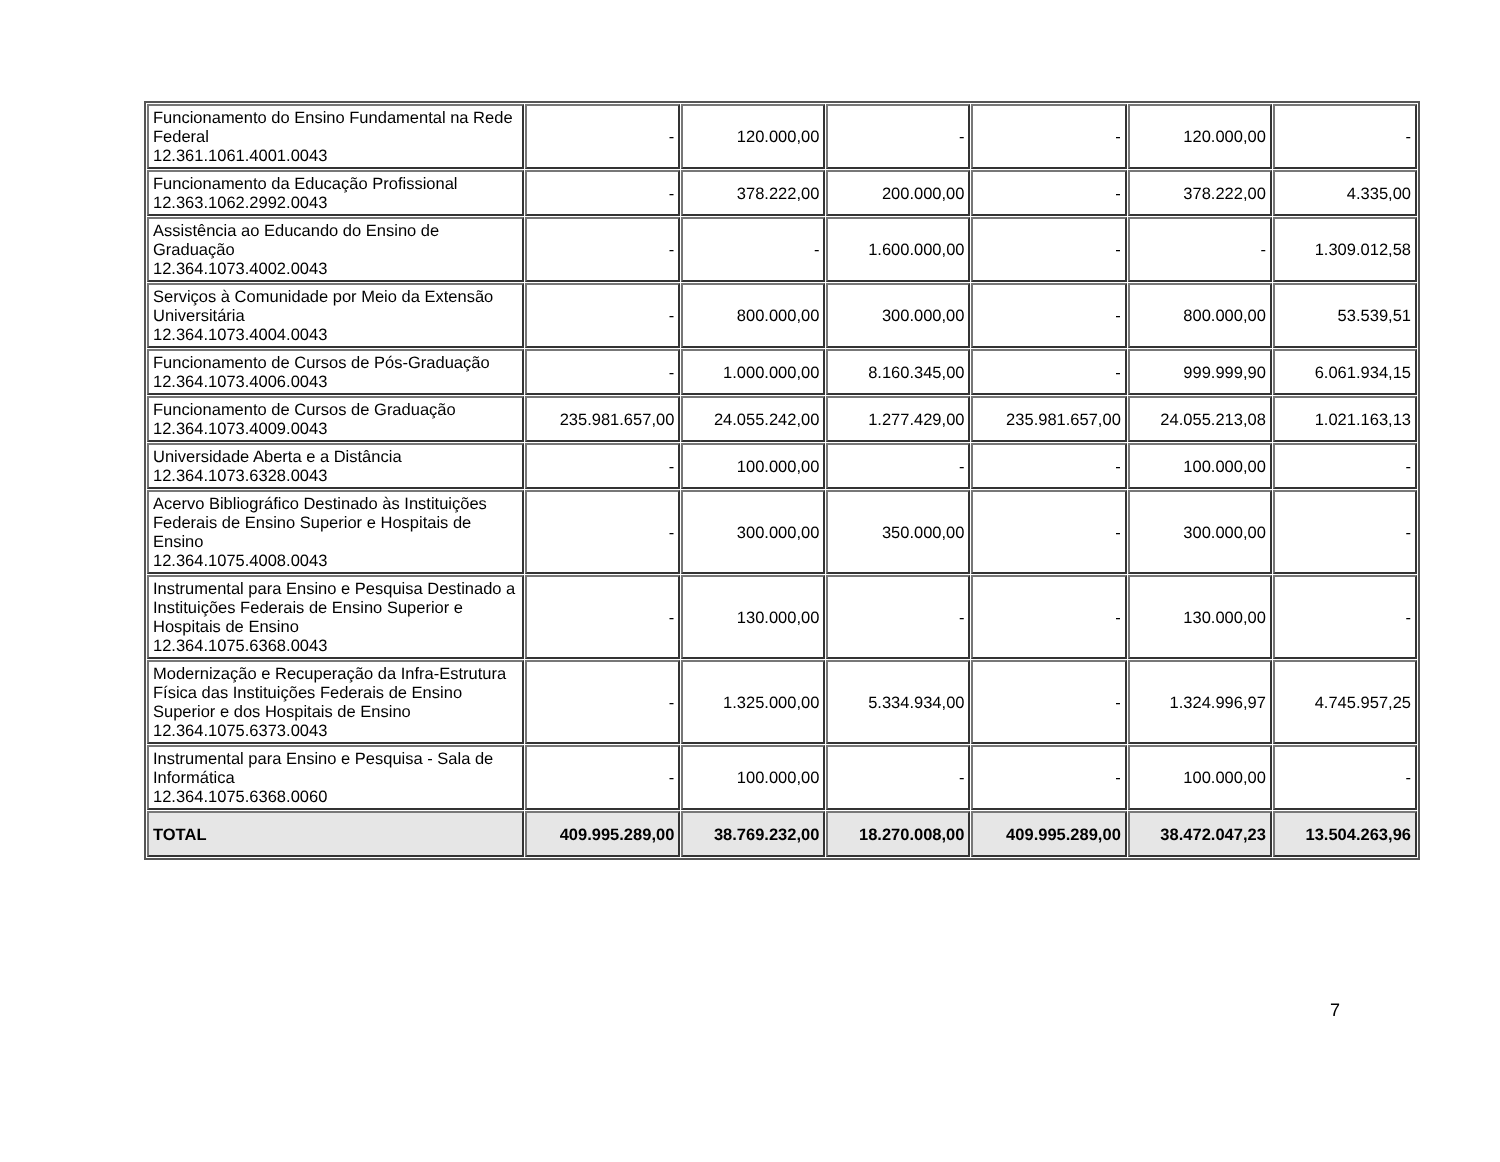| Funcionamento do Ensino Fundamental na Rede Federal 12.361.1061.4001.0043 | - | 120.000,00 | - | - | 120.000,00 | - |
| Funcionamento da Educação Profissional 12.363.1062.2992.0043 | - | 378.222,00 | 200.000,00 | - | 378.222,00 | 4.335,00 |
| Assistência ao Educando do Ensino de Graduação 12.364.1073.4002.0043 | - | - | 1.600.000,00 | - | - | 1.309.012,58 |
| Serviços à Comunidade por Meio da Extensão Universitária 12.364.1073.4004.0043 | - | 800.000,00 | 300.000,00 | - | 800.000,00 | 53.539,51 |
| Funcionamento de Cursos de Pós-Graduação 12.364.1073.4006.0043 | - | 1.000.000,00 | 8.160.345,00 | - | 999.999,90 | 6.061.934,15 |
| Funcionamento de Cursos de Graduação 12.364.1073.4009.0043 | 235.981.657,00 | 24.055.242,00 | 1.277.429,00 | 235.981.657,00 | 24.055.213,08 | 1.021.163,13 |
| Universidade Aberta e a Distância 12.364.1073.6328.0043 | - | 100.000,00 | - | - | 100.000,00 | - |
| Acervo Bibliográfico Destinado às Instituições Federais de Ensino Superior e Hospitais de Ensino 12.364.1075.4008.0043 | - | 300.000,00 | 350.000,00 | - | 300.000,00 | - |
| Instrumental para Ensino e Pesquisa Destinado a Instituições Federais de Ensino Superior e Hospitais de Ensino 12.364.1075.6368.0043 | - | 130.000,00 | - | - | 130.000,00 | - |
| Modernização e Recuperação da Infra-Estrutura Física das Instituições Federais de Ensino Superior e dos Hospitais de Ensino 12.364.1075.6373.0043 | - | 1.325.000,00 | 5.334.934,00 | - | 1.324.996,97 | 4.745.957,25 |
| Instrumental para Ensino e Pesquisa - Sala de Informática 12.364.1075.6368.0060 | - | 100.000,00 | - | - | 100.000,00 | - |
| TOTAL | 409.995.289,00 | 38.769.232,00 | 18.270.008,00 | 409.995.289,00 | 38.472.047,23 | 13.504.263,96 |
7